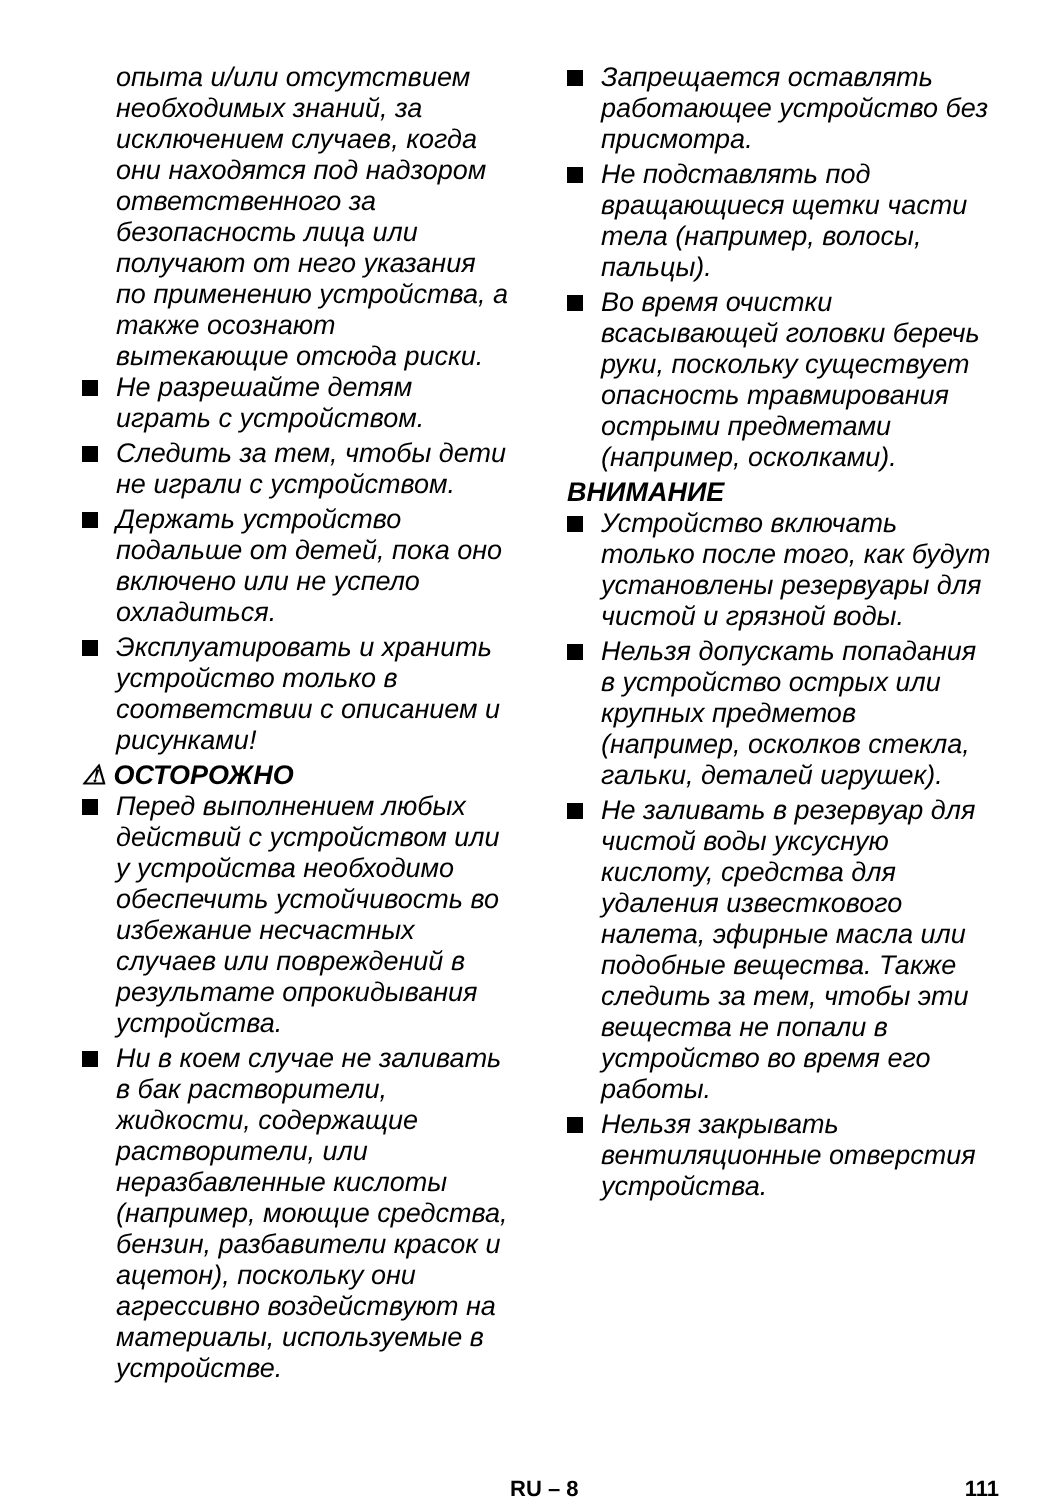опыта и/или отсутствием необходимых знаний, за исключением случаев, когда они находятся под надзором ответственного за безопасность лица или получают от него указания по применению устройства, а также осознают вытекающие отсюда риски.
Не разрешайте детям играть с устройством.
Следить за тем, чтобы дети не играли с устройством.
Держать устройство подальше от детей, пока оно включено или не успело охладиться.
Эксплуатировать и хранить устройство только в соответствии с описанием и рисунками!
⚠ ОСТОРОЖНО
Перед выполнением любых действий с устройством или у устройства необходимо обеспечить устойчивость во избежание несчастных случаев или повреждений в результате опрокидывания устройства.
Ни в коем случае не заливать в бак растворители, жидкости, содержащие растворители, или неразбавленные кислоты (например, моющие средства, бензин, разбавители красок и ацетон), поскольку они агрессивно воздействуют на материалы, используемые в устройстве.
Запрещается оставлять работающее устройство без присмотра.
Не подставлять под вращающиеся щетки части тела (например, волосы, пальцы).
Во время очистки всасывающей головки беречь руки, поскольку существует опасность травмирования острыми предметами (например, осколками).
ВНИМАНИЕ
Устройство включать только после того, как будут установлены резервуары для чистой и грязной воды.
Нельзя допускать попадания в устройство острых или крупных предметов (например, осколков стекла, гальки, деталей игрушек).
Не заливать в резервуар для чистой воды уксусную кислоту, средства для удаления известкового налета, эфирные масла или подобные вещества. Также следить за тем, чтобы эти вещества не попали в устройство во время его работы.
Нельзя закрывать вентиляционные отверстия устройства.
RU – 8 111